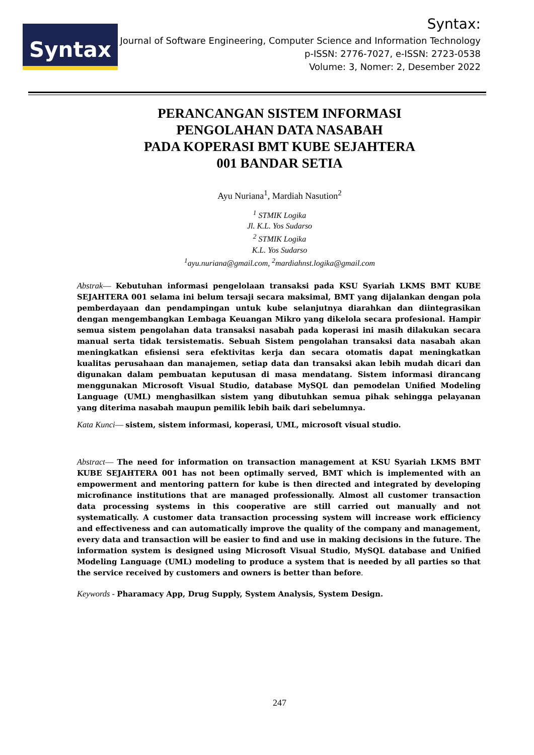Syntax
Syntax:
Journal of Software Engineering, Computer Science and Information Technology
p-ISSN: 2776-7027, e-ISSN: 2723-0538
Volume: 3, Nomer: 2, Desember 2022
PERANCANGAN SISTEM INFORMASI
PENGOLAHAN DATA NASABAH
PADA KOPERASI BMT KUBE SEJAHTERA
001 BANDAR SETIA
Ayu Nuriana<sup>1</sup>, Mardiah Nasution<sup>2</sup>
<sup>1</sup> STMIK Logika
Jl. K.L. Yos Sudarso
<sup>2</sup> STMIK Logika
K.L. Yos Sudarso
<sup>1</sup> ayu.nuriana@gmail.com, <sup>2</sup>mardiahnst.logika@gmail.com
Abstrak— Kebutuhan informasi pengelolaan transaksi pada KSU Syariah LKMS BMT KUBE SEJAHTERA 001 selama ini belum tersaji secara maksimal, BMT yang dijalankan dengan pola pemberdayaan dan pendampingan untuk kube selanjutnya diarahkan dan diintegrasikan dengan mengembangkan Lembaga Keuangan Mikro yang dikelola secara profesional. Hampir semua sistem pengolahan data transaksi nasabah pada koperasi ini masih dilakukan secara manual serta tidak tersistematis. Sebuah Sistem pengolahan transaksi data nasabah akan meningkatkan efisiensi sera efektivitas kerja dan secara otomatis dapat meningkatkan kualitas perusahaan dan manajemen, setiap data dan transaksi akan lebih mudah dicari dan digunakan dalam pembuatan keputusan di masa mendatang. Sistem informasi dirancang menggunakan Microsoft Visual Studio, database MySQL dan pemodelan Unified Modeling Language (UML) menghasilkan sistem yang dibutuhkan semua pihak sehingga pelayanan yang diterima nasabah maupun pemilik lebih baik dari sebelumnya.
Kata Kunci— sistem, sistem informasi, koperasi, UML, microsoft visual studio.
Abstract— The need for information on transaction management at KSU Syariah LKMS BMT KUBE SEJAHTERA 001 has not been optimally served, BMT which is implemented with an empowerment and mentoring pattern for kube is then directed and integrated by developing microfinance institutions that are managed professionally. Almost all customer transaction data processing systems in this cooperative are still carried out manually and not systematically. A customer data transaction processing system will increase work efficiency and effectiveness and can automatically improve the quality of the company and management, every data and transaction will be easier to find and use in making decisions in the future. The information system is designed using Microsoft Visual Studio, MySQL database and Unified Modeling Language (UML) modeling to produce a system that is needed by all parties so that the service received by customers and owners is better than before.
Keywords - Pharamacy App, Drug Supply, System Analysis, System Design.
247